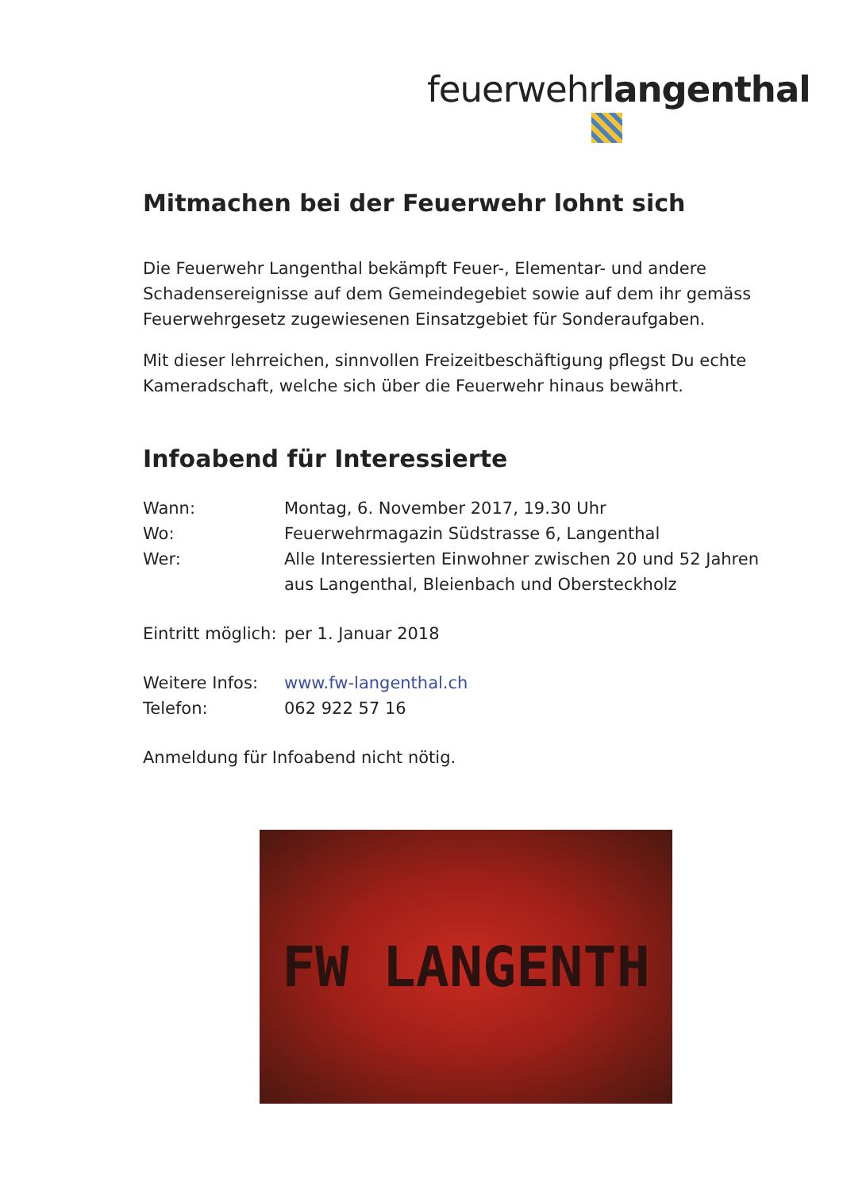feuerwehrlangenthal
Mitmachen bei der Feuerwehr lohnt sich
Die Feuerwehr Langenthal bekämpft Feuer-, Elementar- und andere Schadensereignisse auf dem Gemeindegebiet sowie auf dem ihr gemäss Feuerwehrgesetz zugewiesenen Einsatzgebiet für Sonderaufgaben.
Mit dieser lehrreichen, sinnvollen Freizeitbeschäftigung pflegst Du echte Kameradschaft, welche sich über die Feuerwehr hinaus bewährt.
Infoabend für Interessierte
Wann: Montag, 6. November 2017, 19.30 Uhr
Wo: Feuerwehrmagazin Südstrasse 6, Langenthal
Wer: Alle Interessierten Einwohner zwischen 20 und 52 Jahren aus Langenthal, Bleienbach und Obersteckholz
Eintritt möglich: per 1. Januar 2018
Weitere Infos: www.fw-langenthal.ch
Telefon: 062 922 57 16
Anmeldung für Infoabend nicht nötig.
FW LANGENTH